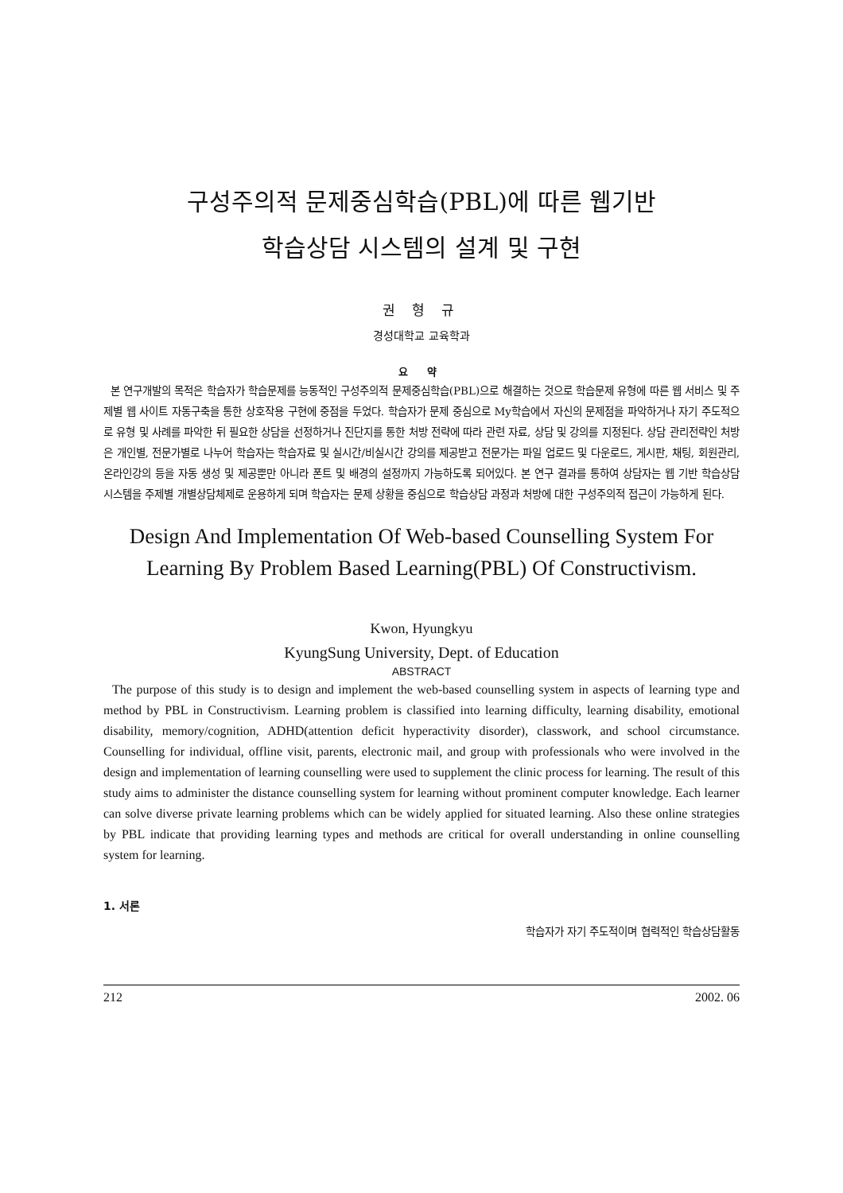구성주의적 문제중심학습(PBL)에 따른 웹기반
학습상담 시스템의 설계 및 구현
권 형 규
경성대학교 교육학과
요 약
본 연구개발의 목적은 학습자가 학습문제를 능동적인 구성주의적 문제중심학습(PBL)으로 해결하는 것으로 학습문제 유형에 따른 웹 서비스 및 주제별 웹 사이트 자동구축을 통한 상호작용 구현에 중점을 두었다. 학습자가 문제 중심으로 My학습에서 자신의 문제점을 파악하거나 자기 주도적으로 유형 및 사례를 파악한 뒤 필요한 상담을 선정하거나 진단지를 통한 처방 전략에 따라 관련 자료, 상담 및 강의를 지정된다. 상담 관리전략인 처방은 개인별, 전문가별로 나누어 학습자는 학습자료 및 실시간/비실시간 강의를 제공받고 전문가는 파일 업로드 및 다운로드, 게시판, 채팅, 회원관리, 온라인강의 등을 자동 생성 및 제공뿐만 아니라 폰트 및 배경의 설정까지 가능하도록 되어있다. 본 연구 결과를 통하여 상담자는 웹 기반 학습상담 시스템을 주제별 개별상담체제로 운용하게 되며 학습자는 문제 상황을 중심으로 학습상담 과정과 처방에 대한 구성주의적 접근이 가능하게 된다.
Design And Implementation Of Web-based Counselling System For Learning By Problem Based Learning(PBL) Of Constructivism.
Kwon, Hyungkyu
KyungSung University, Dept. of Education
ABSTRACT
The purpose of this study is to design and implement the web-based counselling system in aspects of learning type and method by PBL in Constructivism. Learning problem is classified into learning difficulty, learning disability, emotional disability, memory/cognition, ADHD(attention deficit hyperactivity disorder), classwork, and school circumstance. Counselling for individual, offline visit, parents, electronic mail, and group with professionals who were involved in the design and implementation of learning counselling were used to supplement the clinic process for learning. The result of this study aims to administer the distance counselling system for learning without prominent computer knowledge. Each learner can solve diverse private learning problems which can be widely applied for situated learning. Also these online strategies by PBL indicate that providing learning types and methods are critical for overall understanding in online counselling system for learning.
1. 서론
학습자가 자기 주도적이며 협력적인 학습상담활동
212 2002. 06